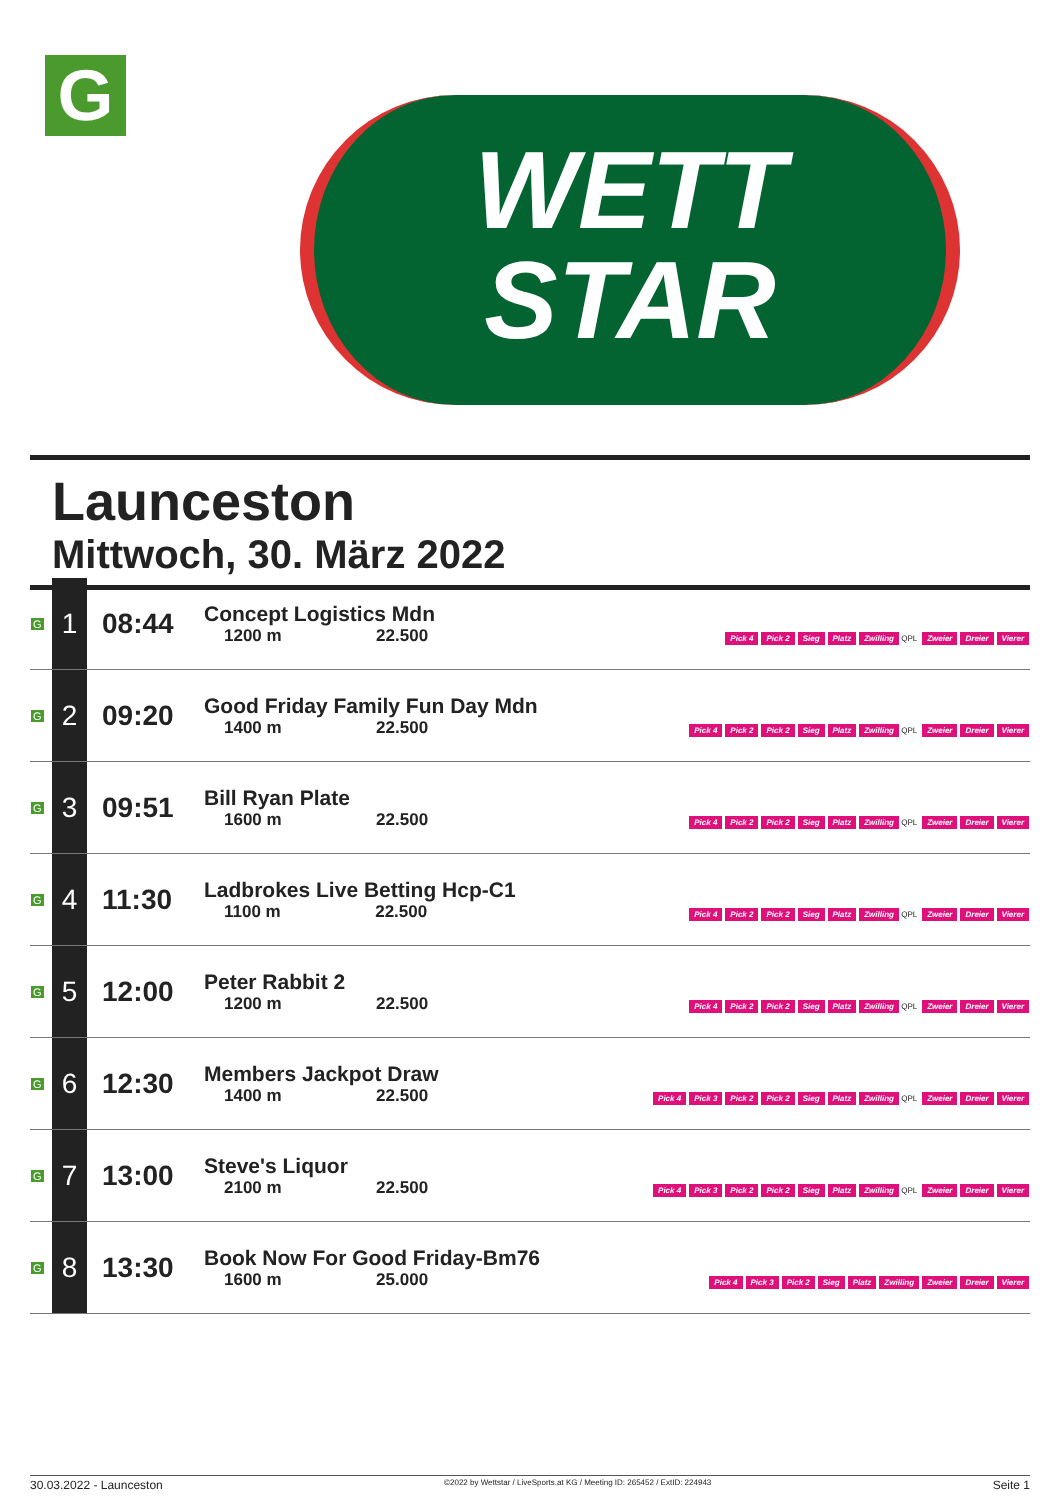G
WETT
STAR
Launceston
Mittwoch, 30. März 2022
| G | 1 | 08:44 | Concept Logistics Mdn 1200 m 22.500 | Pick 4 Pick 2 Sieg Platz Zwilling QPL Zweier Dreier Vierer |
| G | 2 | 09:20 | Good Friday Family Fun Day Mdn 1400 m 22.500 | Pick 4 Pick 2 Pick 2 Sieg Platz Zwilling QPL Zweier Dreier Vierer |
| G | 3 | 09:51 | Bill Ryan Plate 1600 m 22.500 | Pick 4 Pick 2 Pick 2 Sieg Platz Zwilling QPL Zweier Dreier Vierer |
| G | 4 | 11:30 | Ladbrokes Live Betting Hcp-C1 1100 m 22.500 | Pick 4 Pick 2 Pick 2 Sieg Platz Zwilling QPL Zweier Dreier Vierer |
| G | 5 | 12:00 | Peter Rabbit 2 1200 m 22.500 | Pick 4 Pick 2 Pick 2 Sieg Platz Zwilling QPL Zweier Dreier Vierer |
| G | 6 | 12:30 | Members Jackpot Draw 1400 m 22.500 | Pick 4 Pick 3 Pick 2 Pick 2 Sieg Platz Zwilling QPL Zweier Dreier Vierer |
| G | 7 | 13:00 | Steve's Liquor 2100 m 22.500 | Pick 4 Pick 3 Pick 2 Pick 2 Sieg Platz Zwilling QPL Zweier Dreier Vierer |
| G | 8 | 13:30 | Book Now For Good Friday-Bm76 1600 m 25.000 | Pick 4 Pick 3 Pick 2 Sieg Platz Zwilling Zweier Dreier Vierer |
30.03.2022 - Launceston ©2022 by Wettstar / LiveSports.at KG / Meeting ID: 265452 / ExtID: 224943 Seite 1